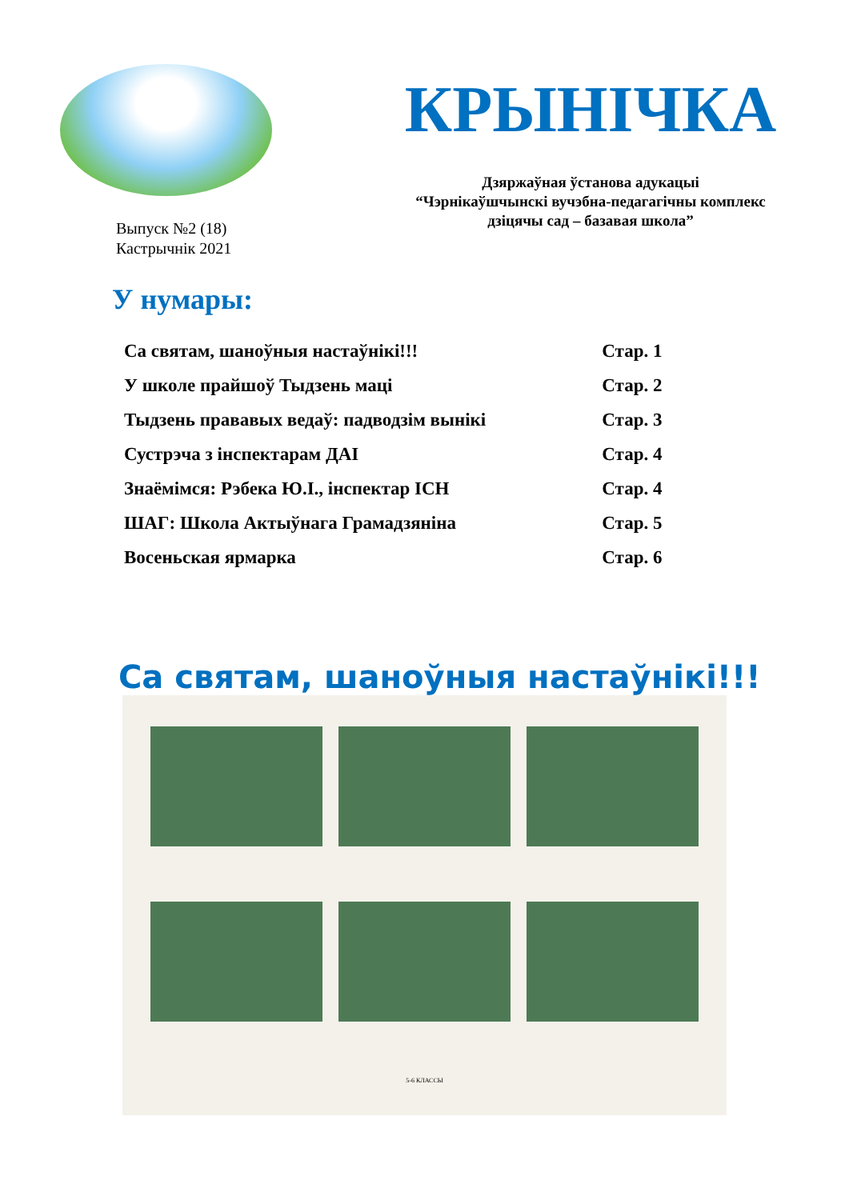Выпуск №2 (18)
Кастрычнік 2021
КРЫНІЧКА
Дзяржаўная ўстанова адукацыі
“Чэрнікаўшчынскі вучэбна-педагагічны комплекс
дзіцячы сад – базавая школа”
У нумары:
| Са святам, шаноўныя настаўнікі!!! | Стар. 1 |
| У школе прайшоў Тыдзень маці | Стар. 2 |
| Тыдзень прававых ведаў: падводзім вынікі | Стар. 3 |
| Сустрэча з інспектарам ДАІ | Стар. 4 |
| Знаёмімся: Рэбека Ю.І., інспектар ІСН | Стар. 4 |
| ШАГ: Школа Актыўнага Грамадзяніна | Стар. 5 |
| Восеньская ярмарка | Стар. 6 |
Са святам, шаноўныя настаўнікі!!!
5-6 КЛАССЫ